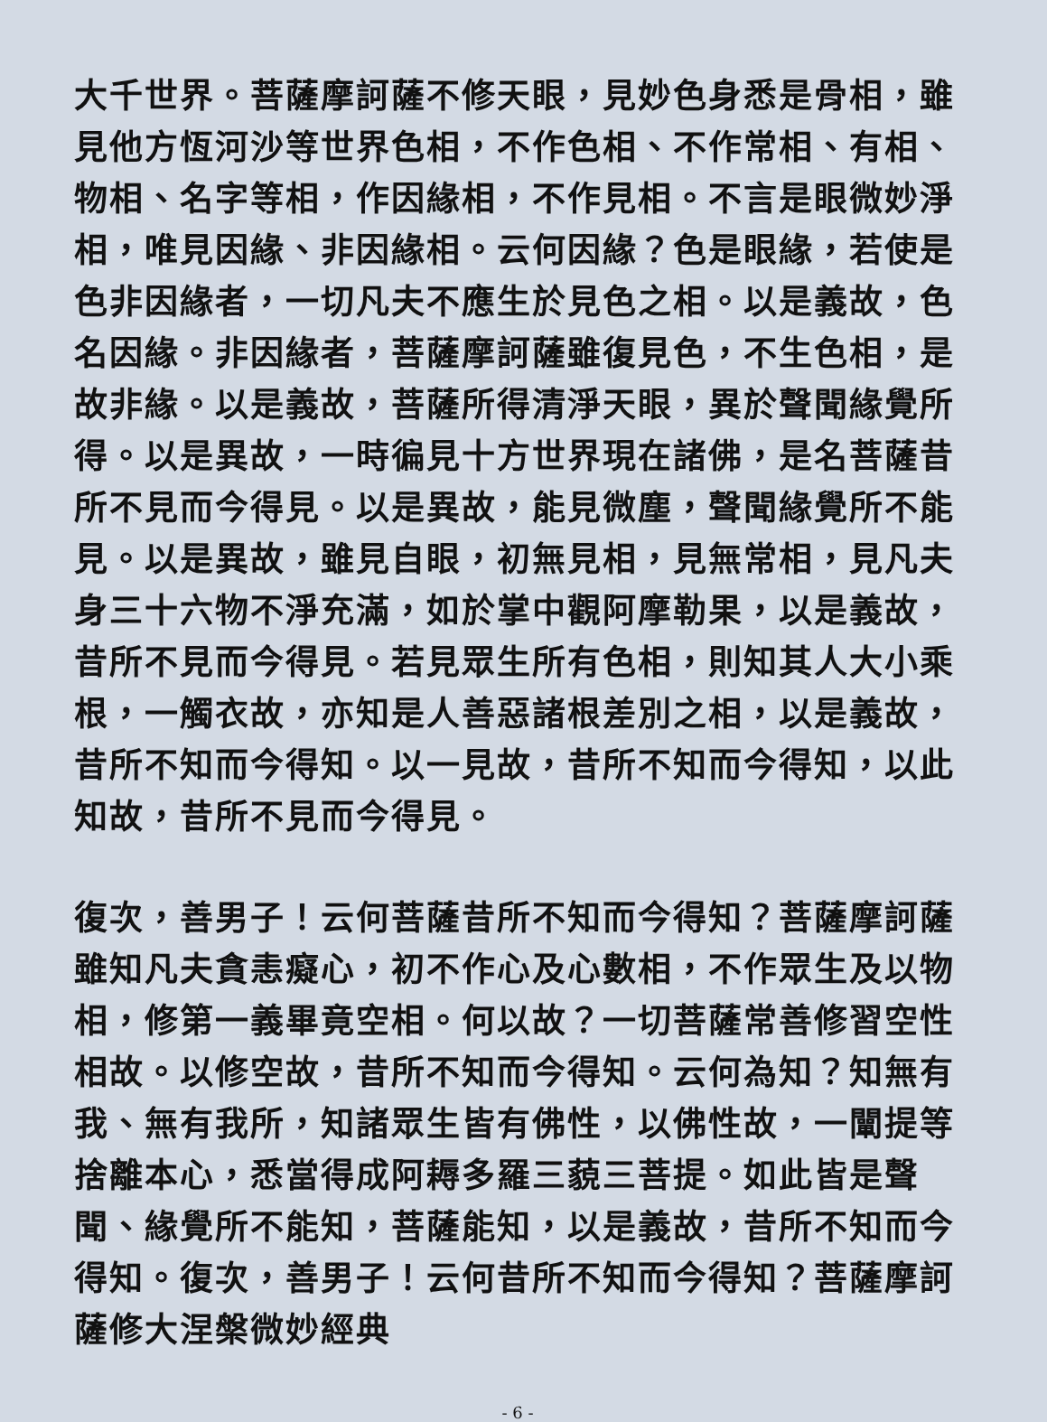大千世界。菩薩摩訶薩不修天眼，見妙色身悉是骨相，雖見他方恆河沙等世界色相，不作色相、不作常相、有相、物相、名字等相，作因緣相，不作見相。不言是眼微妙淨相，唯見因緣、非因緣相。云何因緣？色是眼緣，若使是色非因緣者，一切凡夫不應生於見色之相。以是義故，色名因緣。非因緣者，菩薩摩訶薩雖復見色，不生色相，是故非緣。以是義故，菩薩所得清淨天眼，異於聲聞緣覺所得。以是異故，一時徧見十方世界現在諸佛，是名菩薩昔所不見而今得見。以是異故，能見微塵，聲聞緣覺所不能見。以是異故，雖見自眼，初無見相，見無常相，見凡夫身三十六物不淨充滿，如於掌中觀阿摩勒果，以是義故，昔所不見而今得見。若見眾生所有色相，則知其人大小乘根，一觸衣故，亦知是人善惡諸根差別之相，以是義故，昔所不知而今得知。以一見故，昔所不知而今得知，以此知故，昔所不見而今得見。
復次，善男子！云何菩薩昔所不知而今得知？菩薩摩訶薩雖知凡夫貪恚癡心，初不作心及心數相，不作眾生及以物相，修第一義畢竟空相。何以故？一切菩薩常善修習空性相故。以修空故，昔所不知而今得知。云何為知？知無有我、無有我所，知諸眾生皆有佛性，以佛性故，一闡提等捨離本心，悉當得成阿耨多羅三藐三菩提。如此皆是聲聞、緣覺所不能知，菩薩能知，以是義故，昔所不知而今得知。復次，善男子！云何昔所不知而今得知？菩薩摩訶薩修大涅槃微妙經典
- 6 -